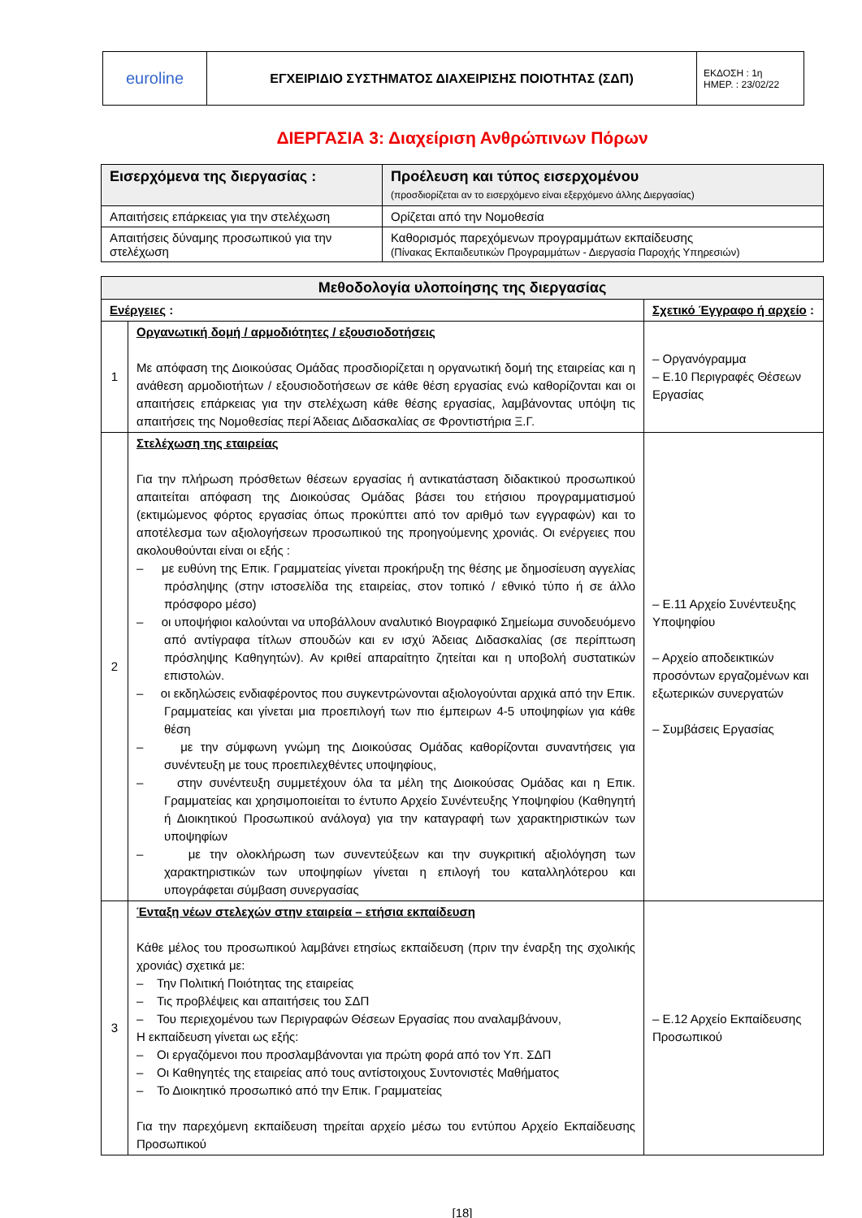| euroline | ΕΓΧΕΙΡΙΔΙΟ ΣΥΣΤΗΜΑΤΟΣ ΔΙΑΧΕΙΡΙΣΗΣ ΠΟΙΟΤΗΤΑΣ (ΣΔΠ) | ΕΚΔΟΣΗ : 1η ΗΜΕΡ. : 23/02/22 |
ΔΙΕΡΓΑΣΙΑ 3: Διαχείριση Ανθρώπινων Πόρων
| Εισερχόμενα της διεργασίας : | Προέλευση και τύπος εισερχομένου (προσδιορίζεται αν το εισερχόμενο είναι εξερχόμενο άλλης Διεργασίας) |
| --- | --- |
| Απαιτήσεις επάρκειας για την στελέχωση | Ορίζεται από την Νομοθεσία |
| Απαιτήσεις δύναμης προσωπικού για την στελέχωση | Καθορισμός παρεχόμενων προγραμμάτων εκπαίδευσης (Πίνακας Εκπαιδευτικών Προγραμμάτων - Διεργασία Παροχής Υπηρεσιών) |
| Μεθοδολογία υλοποίησης της διεργασίας | | |
| --- | --- | --- |
| Ενέργειες : | | Σχετικό Έγγραφο ή αρχείο : |
| 1 | Οργανωτική δομή / αρμοδιότητες / εξουσιοδοτήσεις Με απόφαση της Διοικούσας Ομάδας προσδιορίζεται η οργανωτική δομή της εταιρείας και η ανάθεση αρμοδιοτήτων / εξουσιοδοτήσεων σε κάθε θέση εργασίας ενώ καθορίζονται και οι απαιτήσεις επάρκειας για την στελέχωση κάθε θέσης εργασίας, λαμβάνοντας υπόψη τις απαιτήσεις της Νομοθεσίας περί Άδειας Διδασκαλίας σε Φροντιστήρια Ξ.Γ. | – Οργανόγραμμα – Ε.10 Περιγραφές Θέσεων Εργασίας |
| 2 | Στελέχωση της εταιρείας Για την πλήρωση πρόσθετων θέσεων εργασίας ή αντικατάσταση διδακτικού προσωπικού απαιτείται απόφαση της Διοικούσας Ομάδας βάσει του ετήσιου προγραμματισμού (εκτιμώμενος φόρτος εργασίας όπως προκύπτει από τον αριθμό των εγγραφών) και το αποτέλεσμα των αξιολογήσεων προσωπικού της προηγούμενης χρονιάς. Οι ενέργειες που ακολουθούνται είναι οι εξής : – με ευθύνη της Επικ. Γραμματείας γίνεται προκήρυξη της θέσης με δημοσίευση αγγελίας πρόσληψης (στην ιστοσελίδα της εταιρείας, στον τοπικό / εθνικό τύπο ή σε άλλο πρόσφορο μέσο) – οι υποψήφιοι καλούνται να υποβάλλουν αναλυτικό Βιογραφικό Σημείωμα συνοδευόμενο από αντίγραφα τίτλων σπουδών και εν ισχύ Άδειας Διδασκαλίας (σε περίπτωση πρόσληψης Καθηγητών). Αν κριθεί απαραίτητο ζητείται και η υποβολή συστατικών επιστολών. – οι εκδηλώσεις ενδιαφέροντος που συγκεντρώνονται αξιολογούνται αρχικά από την Επικ. Γραμματείας και γίνεται μια προεπιλογή των πιο έμπειρων 4-5 υποψηφίων για κάθε θέση – με την σύμφωνη γνώμη της Διοικούσας Ομάδας καθορίζονται συναντήσεις για συνέντευξη με τους προεπιλεχθέντες υποψηφίους, – στην συνέντευξη συμμετέχουν όλα τα μέλη της Διοικούσας Ομάδας και η Επικ. Γραμματείας και χρησιμοποιείται το έντυπο Αρχείο Συνέντευξης Υποψηφίου (Καθηγητή ή Διοικητικού Προσωπικού ανάλογα) για την καταγραφή των χαρακτηριστικών των υποψηφίων – με την ολοκλήρωση των συνεντεύξεων και την συγκριτική αξιολόγηση των χαρακτηριστικών των υποψηφίων γίνεται η επιλογή του καταλληλότερου και υπογράφεται σύμβαση συνεργασίας | – Ε.11 Αρχείο Συνέντευξης Υποψηφίου – Αρχείο αποδεικτικών προσόντων εργαζομένων και εξωτερικών συνεργατών – Συμβάσεις Εργασίας |
| 3 | Ένταξη νέων στελεχών στην εταιρεία – ετήσια εκπαίδευση Κάθε μέλος του προσωπικού λαμβάνει ετησίως εκπαίδευση (πριν την έναρξη της σχολικής χρονιάς) σχετικά με: – Την Πολιτική Ποιότητας της εταιρείας – Τις προβλέψεις και απαιτήσεις του ΣΔΠ – Του περιεχομένου των Περιγραφών Θέσεων Εργασίας που αναλαμβάνουν, Η εκπαίδευση γίνεται ως εξής: – Οι εργαζόμενοι που προσλαμβάνονται για πρώτη φορά από τον Υπ. ΣΔΠ – Οι Καθηγητές της εταιρείας από τους αντίστοιχους Συντονιστές Μαθήματος – Το Διοικητικό προσωπικό από την Επικ. Γραμματείας Για την παρεχόμενη εκπαίδευση τηρείται αρχείο μέσω του εντύπου Αρχείο Εκπαίδευσης Προσωπικού | – Ε.12 Αρχείο Εκπαίδευσης Προσωπικού |
[18]